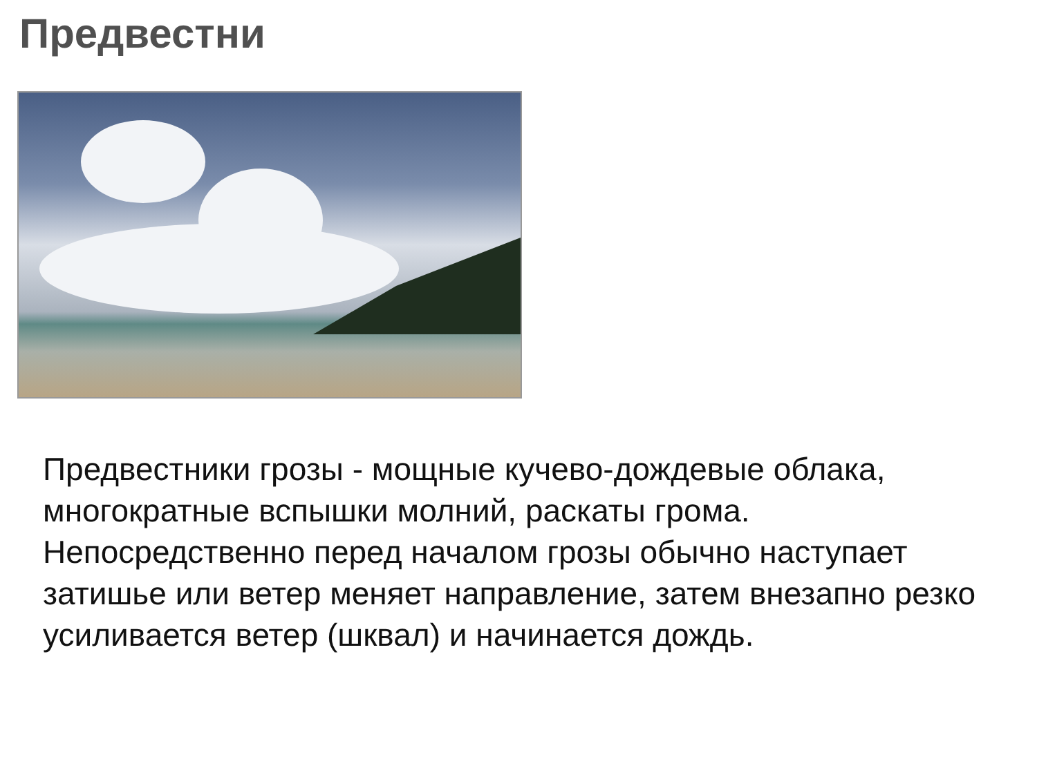Предвестни
Предвестники грозы - мощные кучево-дождевые облака, многократные вспышки молний, раскаты грома. Непосредственно перед началом грозы обычно наступает затишье или ветер меняет направление, затем внезапно резко усиливается ветер (шквал) и начинается дождь.